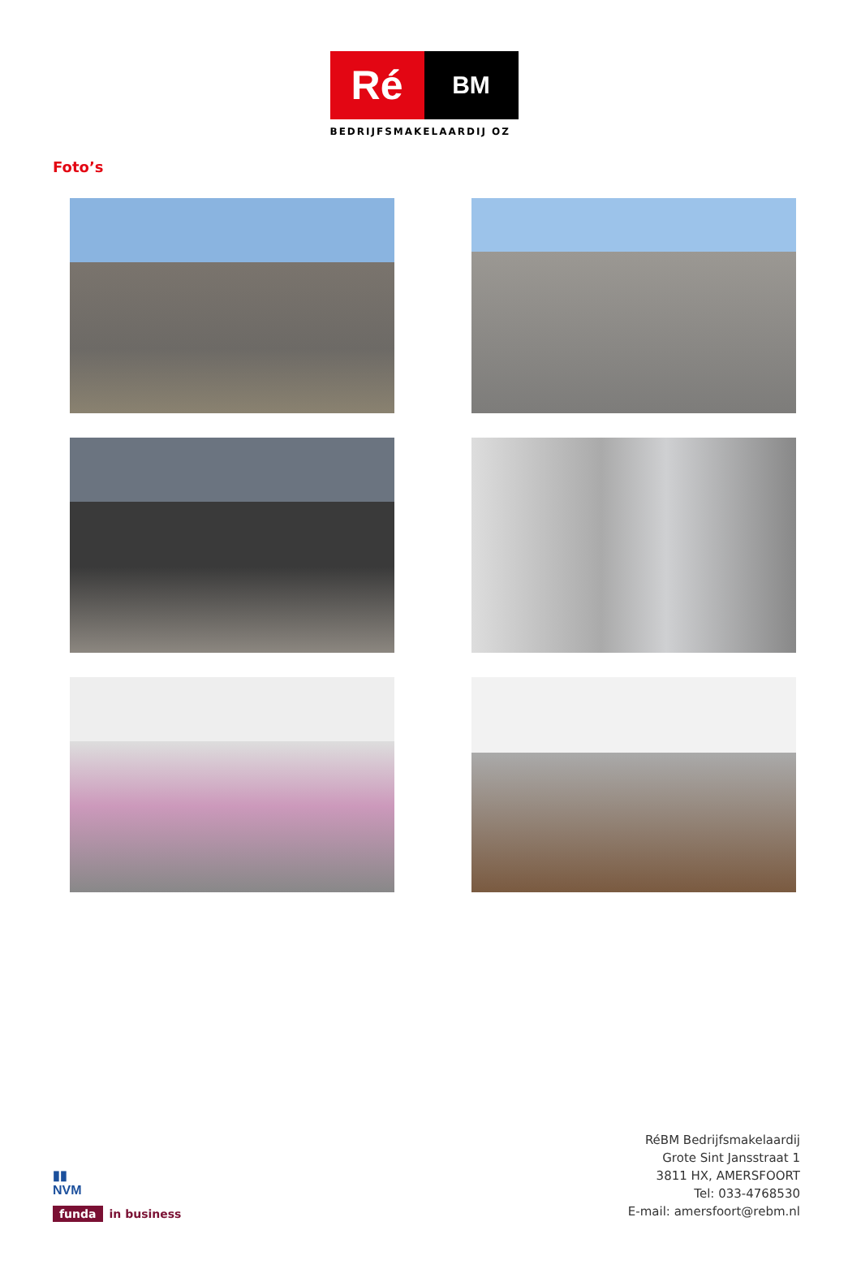Ré
BM
BEDRIJFSMAKELAARDIJ OZ
Foto’s
▮▮
NVM
funda in business
RéBM Bedrijfsmakelaardij
Grote Sint Jansstraat 1
3811 HX, AMERSFOORT
Tel: 033-4768530
E-mail: amersfoort@rebm.nl